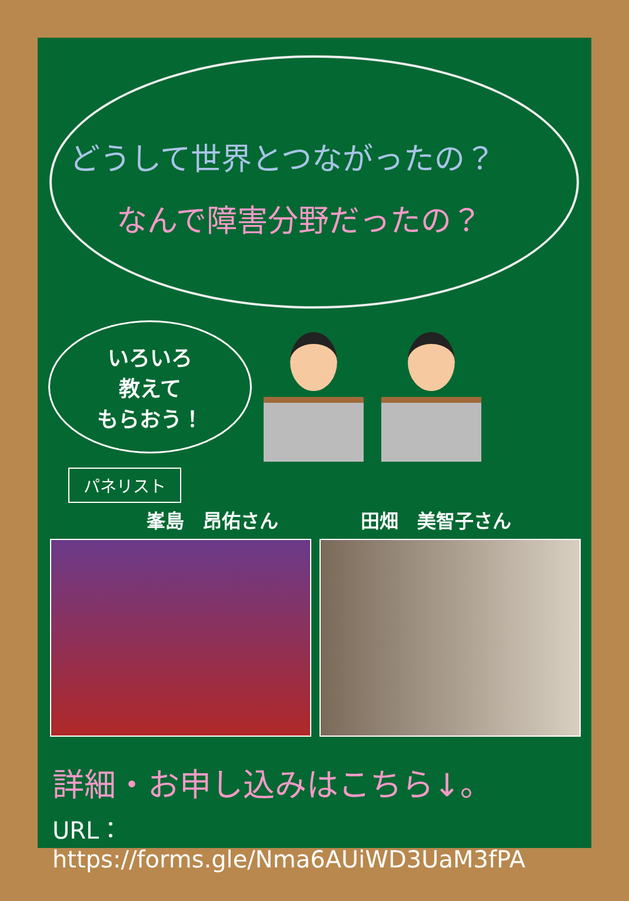どうして世界とつながったの？
なんで障害分野だったの？
いろいろ
教えて
もらおう！
パネリスト
峯島　昂佑さん 田畑　美智子さん
詳細・お申し込みはこちら↓。
URL： https://forms.gle/Nma6AUiWD3UaM3fPA